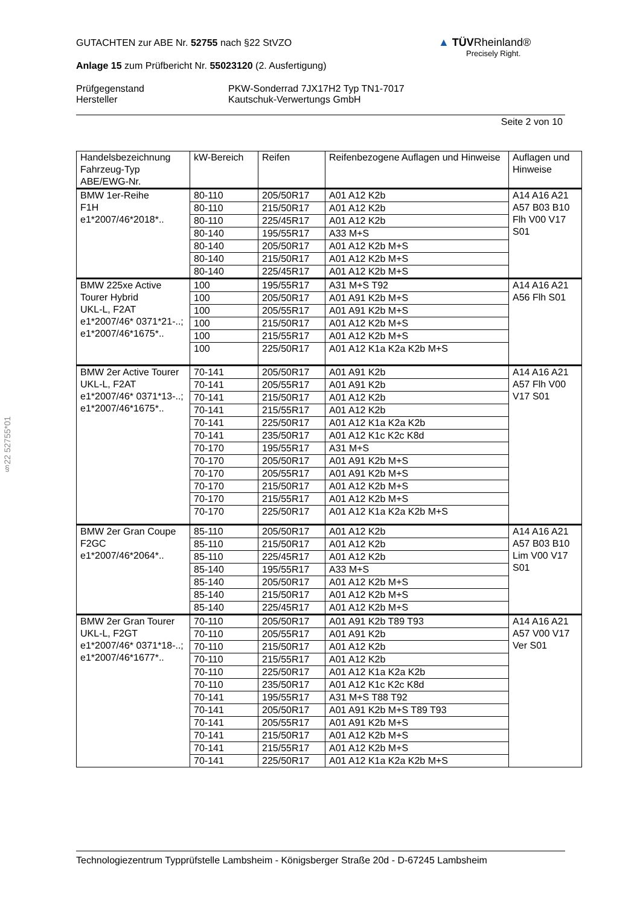GUTACHTEN zur ABE Nr. 52755 nach §22 StVZO
Anlage 15 zum Prüfbericht Nr. 55023120 (2. Ausfertigung)
Prüfgegenstand
Hersteller
PKW-Sonderrad 7JX17H2 Typ TN1-7017
Kautschuk-Verwertungs GmbH
Seite 2 von 10
▲ TÜVRheinland®
Precisely Right.
§22 52755*01
| Handelsbezeichnung Fahrzeug-Typ ABE/EWG-Nr. | kW-Bereich | Reifen | Reifenbezogene Auflagen und Hinweise | Auflagen und Hinweise |
| --- | --- | --- | --- | --- |
| BMW 1er-Reihe F1H e1*2007/46*2018*.. | 80-110 | 205/50R17 | A01 A12 K2b | A14 A16 A21 A57 B03 B10 Flh V00 V17 S01 |
| | 80-110 | 215/50R17 | A01 A12 K2b | |
| | 80-110 | 225/45R17 | A01 A12 K2b | |
| | 80-140 | 195/55R17 | A33 M+S | |
| | 80-140 | 205/50R17 | A01 A12 K2b M+S | |
| | 80-140 | 215/50R17 | A01 A12 K2b M+S | |
| | 80-140 | 225/45R17 | A01 A12 K2b M+S | |
| BMW 225xe Active Tourer Hybrid UKL-L, F2AT e1*2007/46* 0371*21-..; e1*2007/46*1675*.. | 100 | 195/55R17 | A31 M+S T92 | A14 A16 A21 A56 Flh S01 |
| | 100 | 205/50R17 | A01 A91 K2b M+S | |
| | 100 | 205/55R17 | A01 A91 K2b M+S | |
| | 100 | 215/50R17 | A01 A12 K2b M+S | |
| | 100 | 215/55R17 | A01 A12 K2b M+S | |
| | 100 | 225/50R17 | A01 A12 K1a K2a K2b M+S | |
| BMW 2er Active Tourer UKL-L, F2AT e1*2007/46* 0371*13-..; e1*2007/46*1675*.. | 70-141 | 205/50R17 | A01 A91 K2b | A14 A16 A21 A57 Flh V00 V17 S01 |
| | 70-141 | 205/55R17 | A01 A91 K2b | |
| | 70-141 | 215/50R17 | A01 A12 K2b | |
| | 70-141 | 215/55R17 | A01 A12 K2b | |
| | 70-141 | 225/50R17 | A01 A12 K1a K2a K2b | |
| | 70-141 | 235/50R17 | A01 A12 K1c K2c K8d | |
| | 70-170 | 195/55R17 | A31 M+S | |
| | 70-170 | 205/50R17 | A01 A91 K2b M+S | |
| | 70-170 | 205/55R17 | A01 A91 K2b M+S | |
| | 70-170 | 215/50R17 | A01 A12 K2b M+S | |
| | 70-170 | 215/55R17 | A01 A12 K2b M+S | |
| | 70-170 | 225/50R17 | A01 A12 K1a K2a K2b M+S | |
| BMW 2er Gran Coupe F2GC e1*2007/46*2064*.. | 85-110 | 205/50R17 | A01 A12 K2b | A14 A16 A21 A57 B03 B10 Lim V00 V17 S01 |
| | 85-110 | 215/50R17 | A01 A12 K2b | |
| | 85-110 | 225/45R17 | A01 A12 K2b | |
| | 85-140 | 195/55R17 | A33 M+S | |
| | 85-140 | 205/50R17 | A01 A12 K2b M+S | |
| | 85-140 | 215/50R17 | A01 A12 K2b M+S | |
| | 85-140 | 225/45R17 | A01 A12 K2b M+S | |
| BMW 2er Gran Tourer UKL-L, F2GT e1*2007/46* 0371*18-..; e1*2007/46*1677*.. | 70-110 | 205/50R17 | A01 A91 K2b T89 T93 | A14 A16 A21 A57 V00 V17 Ver S01 |
| | 70-110 | 205/55R17 | A01 A91 K2b | |
| | 70-110 | 215/50R17 | A01 A12 K2b | |
| | 70-110 | 215/55R17 | A01 A12 K2b | |
| | 70-110 | 225/50R17 | A01 A12 K1a K2a K2b | |
| | 70-110 | 235/50R17 | A01 A12 K1c K2c K8d | |
| | 70-141 | 195/55R17 | A31 M+S T88 T92 | |
| | 70-141 | 205/50R17 | A01 A91 K2b M+S T89 T93 | |
| | 70-141 | 205/55R17 | A01 A91 K2b M+S | |
| | 70-141 | 215/50R17 | A01 A12 K2b M+S | |
| | 70-141 | 215/55R17 | A01 A12 K2b M+S | |
| | 70-141 | 225/50R17 | A01 A12 K1a K2a K2b M+S | |
Technologiezentrum Typprüfstelle Lambsheim - Königsberger Straße 20d - D-67245 Lambsheim